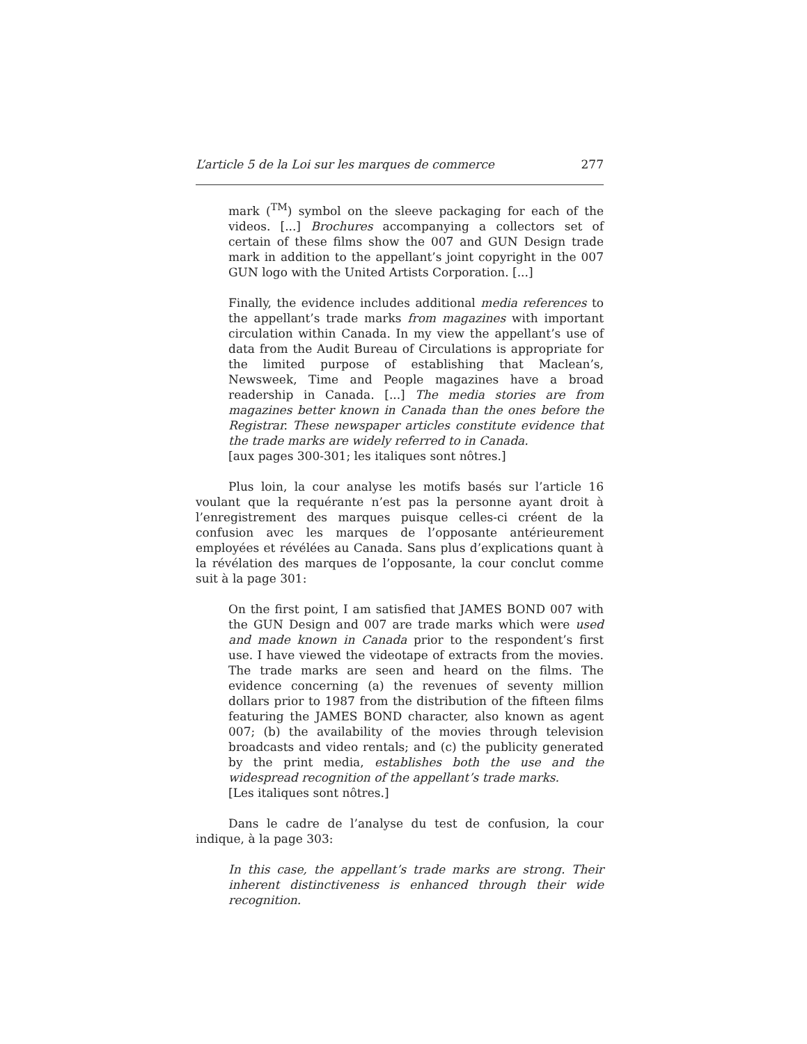L’article 5 de la Loi sur les marques de commerce 277
mark (<sup>TM</sup>) symbol on the sleeve packaging for each of the videos. [...] Brochures accompanying a collectors set of certain of these films show the 007 and GUN Design trade mark in addition to the appellant’s joint copyright in the 007 GUN logo with the United Artists Corporation. [...]
Finally, the evidence includes additional media references to the appellant’s trade marks from magazines with important circulation within Canada. In my view the appellant’s use of data from the Audit Bureau of Circulations is appropriate for the limited purpose of establishing that Maclean’s, Newsweek, Time and People magazines have a broad readership in Canada. [...] The media stories are from magazines better known in Canada than the ones before the Registrar. These newspaper articles constitute evidence that the trade marks are widely referred to in Canada.
[aux pages 300-301; les italiques sont nôtres.]
Plus loin, la cour analyse les motifs basés sur l’article 16 voulant que la requérante n’est pas la personne ayant droit à l’enregistrement des marques puisque celles-ci créent de la confusion avec les marques de l’opposante antérieurement employées et révélées au Canada. Sans plus d’explications quant à la révélation des marques de l’opposante, la cour conclut comme suit à la page 301:
On the first point, I am satisfied that JAMES BOND 007 with the GUN Design and 007 are trade marks which were used and made known in Canada prior to the respondent’s first use. I have viewed the videotape of extracts from the movies. The trade marks are seen and heard on the films. The evidence concerning (a) the revenues of seventy million dollars prior to 1987 from the distribution of the fifteen films featuring the JAMES BOND character, also known as agent 007; (b) the availability of the movies through television broadcasts and video rentals; and (c) the publicity generated by the print media, establishes both the use and the widespread recognition of the appellant’s trade marks.
[Les italiques sont nôtres.]
Dans le cadre de l’analyse du test de confusion, la cour indique, à la page 303:
In this case, the appellant’s trade marks are strong. Their inherent distinctiveness is enhanced through their wide recognition.